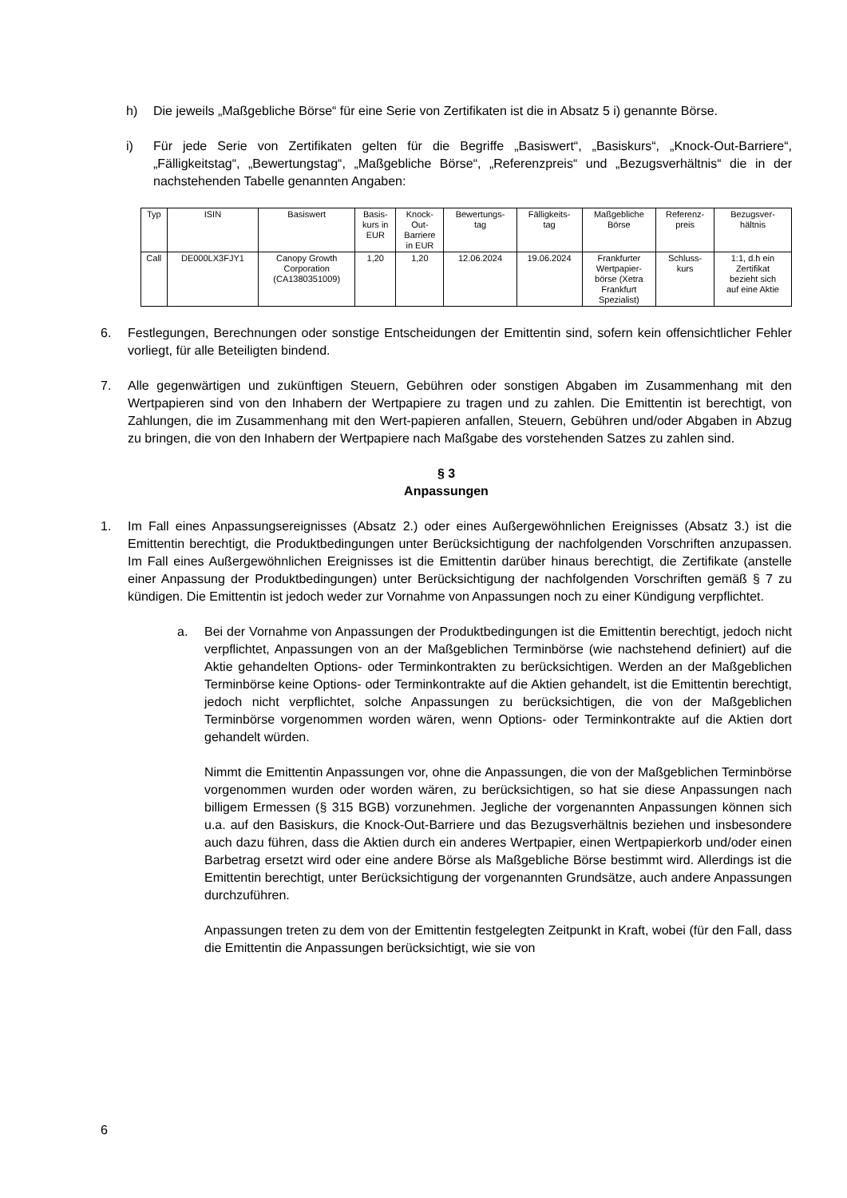h) Die jeweils „Maßgebliche Börse“ für eine Serie von Zertifikaten ist die in Absatz 5 i) genannte Börse.
i) Für jede Serie von Zertifikaten gelten für die Begriffe „Basiswert“, „Basiskurs“, „Knock-Out-Barriere“, „Fälligkeitstag“, „Bewertungstag“, „Maßgebliche Börse“, „Referenzpreis“ und „Bezugsverhältnis“ die in der nachstehenden Tabelle genannten Angaben:
| Typ | ISIN | Basiswert | Basis- kurs in EUR | Knock- Out- Barriere in EUR | Bewertungs- tag | Fälligkeits- tag | Maßgebliche Börse | Referenz- preis | Bezugsver- hältnis |
| --- | --- | --- | --- | --- | --- | --- | --- | --- | --- |
| Call | DE000LX3FJY1 | Canopy Growth Corporation (CA1380351009) | 1,20 | 1,20 | 12.06.2024 | 19.06.2024 | Frankfurter Wertpapier- börse (Xetra Frankfurt Spezialist) | Schluss- kurs | 1:1, d.h ein Zertifikat bezieht sich auf eine Aktie |
6. Festlegungen, Berechnungen oder sonstige Entscheidungen der Emittentin sind, sofern kein offensichtlicher Fehler vorliegt, für alle Beteiligten bindend.
7. Alle gegenwärtigen und zukünftigen Steuern, Gebühren oder sonstigen Abgaben im Zusammenhang mit den Wertpapieren sind von den Inhabern der Wertpapiere zu tragen und zu zahlen. Die Emittentin ist berechtigt, von Zahlungen, die im Zusammenhang mit den Wert-papieren anfallen, Steuern, Gebühren und/oder Abgaben in Abzug zu bringen, die von den Inhabern der Wertpapiere nach Maßgabe des vorstehenden Satzes zu zahlen sind.
§ 3
Anpassungen
1. Im Fall eines Anpassungsereignisses (Absatz 2.) oder eines Außergewöhnlichen Ereignisses (Absatz 3.) ist die Emittentin berechtigt, die Produktbedingungen unter Berücksichtigung der nachfolgenden Vorschriften anzupassen. Im Fall eines Außergewöhnlichen Ereignisses ist die Emittentin darüber hinaus berechtigt, die Zertifikate (anstelle einer Anpassung der Produktbedingungen) unter Berücksichtigung der nachfolgenden Vorschriften gemäß § 7 zu kündigen. Die Emittentin ist jedoch weder zur Vornahme von Anpassungen noch zu einer Kündigung verpflichtet.
a. Bei der Vornahme von Anpassungen der Produktbedingungen ist die Emittentin berechtigt, jedoch nicht verpflichtet, Anpassungen von an der Maßgeblichen Terminbörse (wie nachstehend definiert) auf die Aktie gehandelten Options- oder Terminkontrakten zu berücksichtigen. Werden an der Maßgeblichen Terminbörse keine Options- oder Terminkontrakte auf die Aktien gehandelt, ist die Emittentin berechtigt, jedoch nicht verpflichtet, solche Anpassungen zu berücksichtigen, die von der Maßgeblichen Terminbörse vorgenommen worden wären, wenn Options- oder Terminkontrakte auf die Aktien dort gehandelt würden.
Nimmt die Emittentin Anpassungen vor, ohne die Anpassungen, die von der Maßgeblichen Terminbörse vorgenommen wurden oder worden wären, zu berücksichtigen, so hat sie diese Anpassungen nach billigem Ermessen (§ 315 BGB) vorzunehmen. Jegliche der vorgenannten Anpassungen können sich u.a. auf den Basiskurs, die Knock-Out-Barriere und das Bezugsverhältnis beziehen und insbesondere auch dazu führen, dass die Aktien durch ein anderes Wertpapier, einen Wertpapierkorb und/oder einen Barbetrag ersetzt wird oder eine andere Börse als Maßgebliche Börse bestimmt wird. Allerdings ist die Emittentin berechtigt, unter Berücksichtigung der vorgenannten Grundsätze, auch andere Anpassungen durchzuführen.
Anpassungen treten zu dem von der Emittentin festgelegten Zeitpunkt in Kraft, wobei (für den Fall, dass die Emittentin die Anpassungen berücksichtigt, wie sie von
6